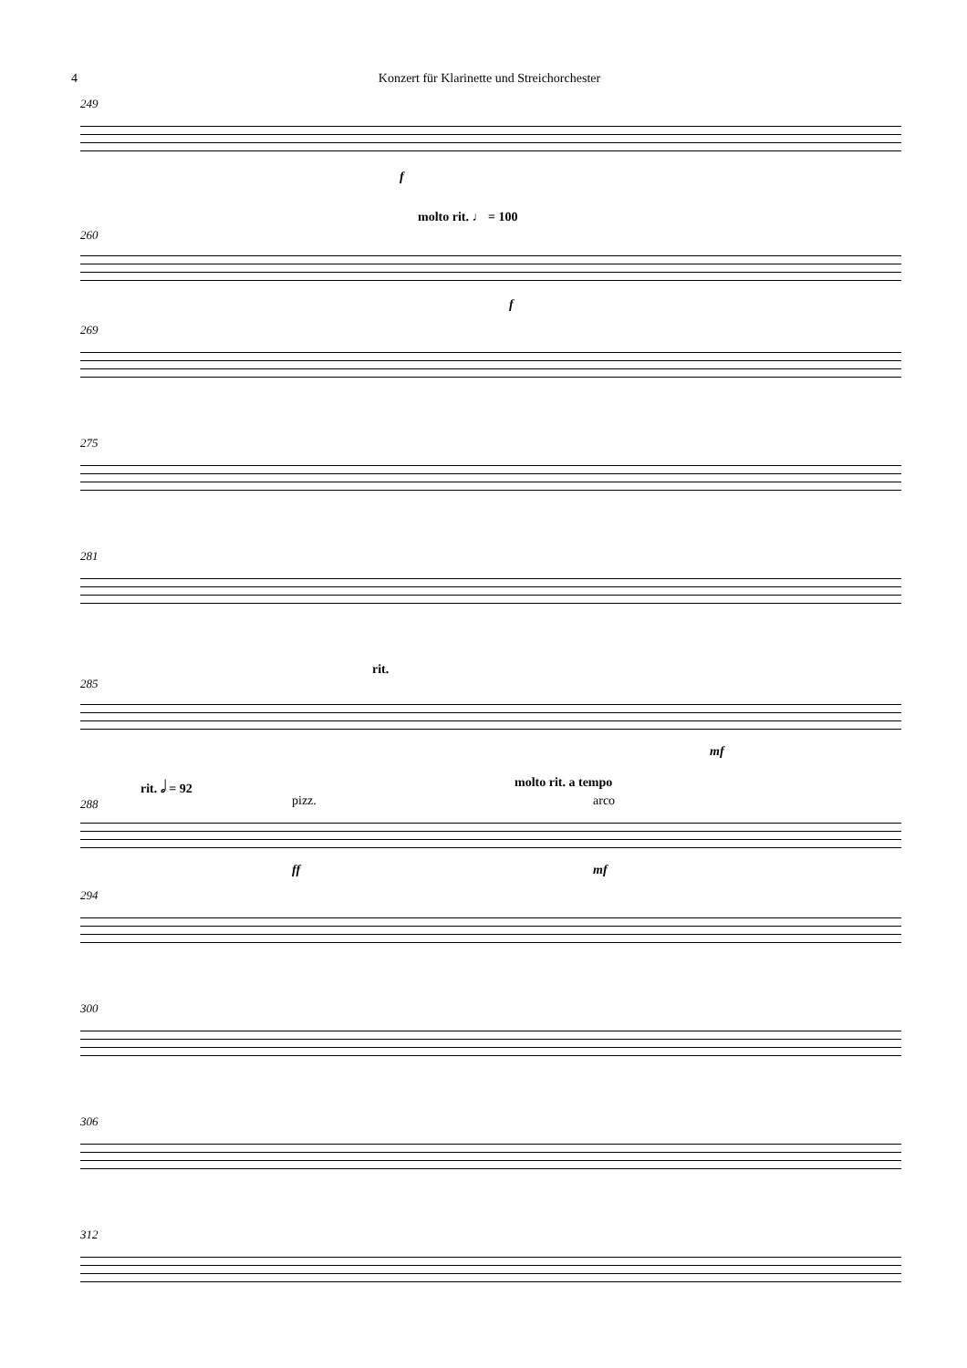4 Konzert für Klarinette und Streichorchester
249
f
molto rit. ♩ = 100
260
f
269
275
281
rit.
285
mf
rit. 𝅗𝅥 = 92 molto rit. a tempo
pizz. arco 288
ff mf
294
300
306
312